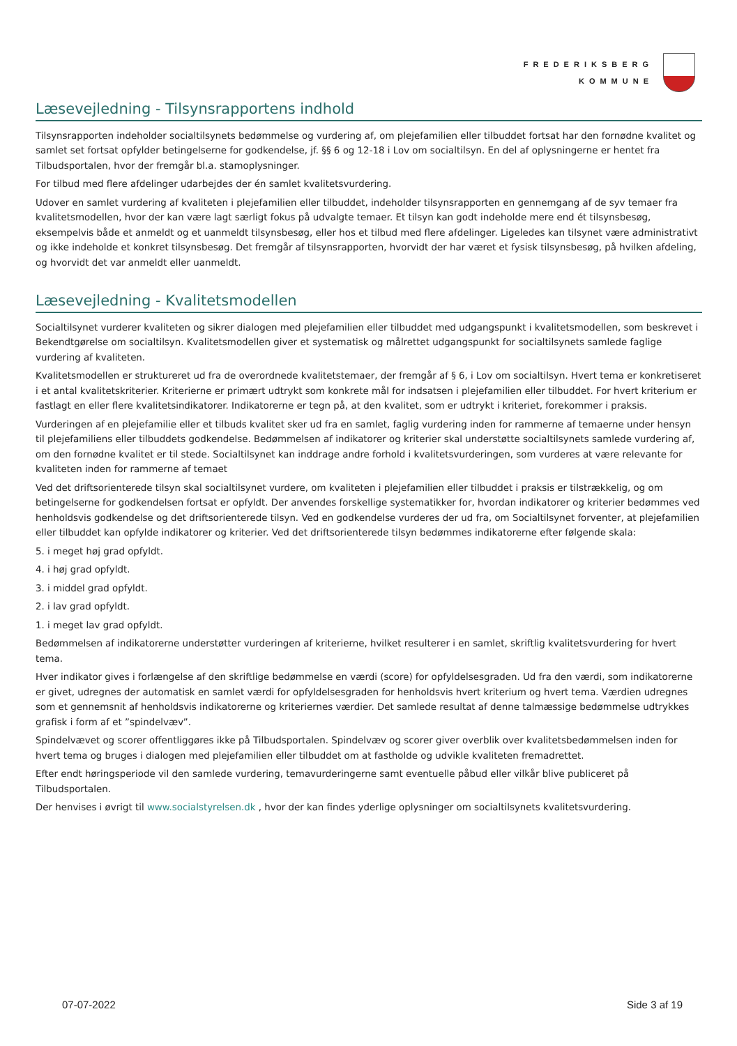FREDERIKSBERG
KOMMUNE
Læsevejledning - Tilsynsrapportens indhold
Tilsynsrapporten indeholder socialtilsynets bedømmelse og vurdering af, om plejefamilien eller tilbuddet fortsat har den fornødne kvalitet og samlet set fortsat opfylder betingelserne for godkendelse, jf. §§ 6 og 12-18 i Lov om socialtilsyn. En del af oplysningerne er hentet fra Tilbudsportalen, hvor der fremgår bl.a. stamoplysninger.
For tilbud med flere afdelinger udarbejdes der én samlet kvalitetsvurdering.
Udover en samlet vurdering af kvaliteten i plejefamilien eller tilbuddet, indeholder tilsynsrapporten en gennemgang af de syv temaer fra kvalitetsmodellen, hvor der kan være lagt særligt fokus på udvalgte temaer. Et tilsyn kan godt indeholde mere end ét tilsynsbesøg, eksempelvis både et anmeldt og et uanmeldt tilsynsbesøg, eller hos et tilbud med flere afdelinger. Ligeledes kan tilsynet være administrativt og ikke indeholde et konkret tilsynsbesøg. Det fremgår af tilsynsrapporten, hvorvidt der har været et fysisk tilsynsbesøg, på hvilken afdeling, og hvorvidt det var anmeldt eller uanmeldt.
Læsevejledning - Kvalitetsmodellen
Socialtilsynet vurderer kvaliteten og sikrer dialogen med plejefamilien eller tilbuddet med udgangspunkt i kvalitetsmodellen, som beskrevet i Bekendtgørelse om socialtilsyn. Kvalitetsmodellen giver et systematisk og målrettet udgangspunkt for socialtilsynets samlede faglige vurdering af kvaliteten.
Kvalitetsmodellen er struktureret ud fra de overordnede kvalitetstemaer, der fremgår af § 6, i Lov om socialtilsyn. Hvert tema er konkretiseret i et antal kvalitetskriterier. Kriterierne er primært udtrykt som konkrete mål for indsatsen i plejefamilien eller tilbuddet. For hvert kriterium er fastlagt en eller flere kvalitetsindikatorer. Indikatorerne er tegn på, at den kvalitet, som er udtrykt i kriteriet, forekommer i praksis.
Vurderingen af en plejefamilie eller et tilbuds kvalitet sker ud fra en samlet, faglig vurdering inden for rammerne af temaerne under hensyn til plejefamiliens eller tilbuddets godkendelse. Bedømmelsen af indikatorer og kriterier skal understøtte socialtilsynets samlede vurdering af, om den fornødne kvalitet er til stede. Socialtilsynet kan inddrage andre forhold i kvalitetsvurderingen, som vurderes at være relevante for kvaliteten inden for rammerne af temaet
Ved det driftsorienterede tilsyn skal socialtilsynet vurdere, om kvaliteten i plejefamilien eller tilbuddet i praksis er tilstrækkelig, og om betingelserne for godkendelsen fortsat er opfyldt. Der anvendes forskellige systematikker for, hvordan indikatorer og kriterier bedømmes ved henholdsvis godkendelse og det driftsorienterede tilsyn. Ved en godkendelse vurderes der ud fra, om Socialtilsynet forventer, at plejefamilien eller tilbuddet kan opfylde indikatorer og kriterier. Ved det driftsorienterede tilsyn bedømmes indikatorerne efter følgende skala:
5. i meget høj grad opfyldt.
4. i høj grad opfyldt.
3. i middel grad opfyldt.
2. i lav grad opfyldt.
1. i meget lav grad opfyldt.
Bedømmelsen af indikatorerne understøtter vurderingen af kriterierne, hvilket resulterer i en samlet, skriftlig kvalitetsvurdering for hvert tema.
Hver indikator gives i forlængelse af den skriftlige bedømmelse en værdi (score) for opfyldelsesgraden. Ud fra den værdi, som indikatorerne er givet, udregnes der automatisk en samlet værdi for opfyldelsesgraden for henholdsvis hvert kriterium og hvert tema. Værdien udregnes som et gennemsnit af henholdsvis indikatorerne og kriteriernes værdier. Det samlede resultat af denne talmæssige bedømmelse udtrykkes grafisk i form af et ”spindelvæv”.
Spindelvævet og scorer offentliggøres ikke på Tilbudsportalen. Spindelvæv og scorer giver overblik over kvalitetsbedømmelsen inden for hvert tema og bruges i dialogen med plejefamilien eller tilbuddet om at fastholde og udvikle kvaliteten fremadrettet.
Efter endt høringsperiode vil den samlede vurdering, temavurderingerne samt eventuelle påbud eller vilkår blive publiceret på Tilbudsportalen.
Der henvises i øvrigt til www.socialstyrelsen.dk , hvor der kan findes yderlige oplysninger om socialtilsynets kvalitetsvurdering.
07-07-2022 Side 3 af 19